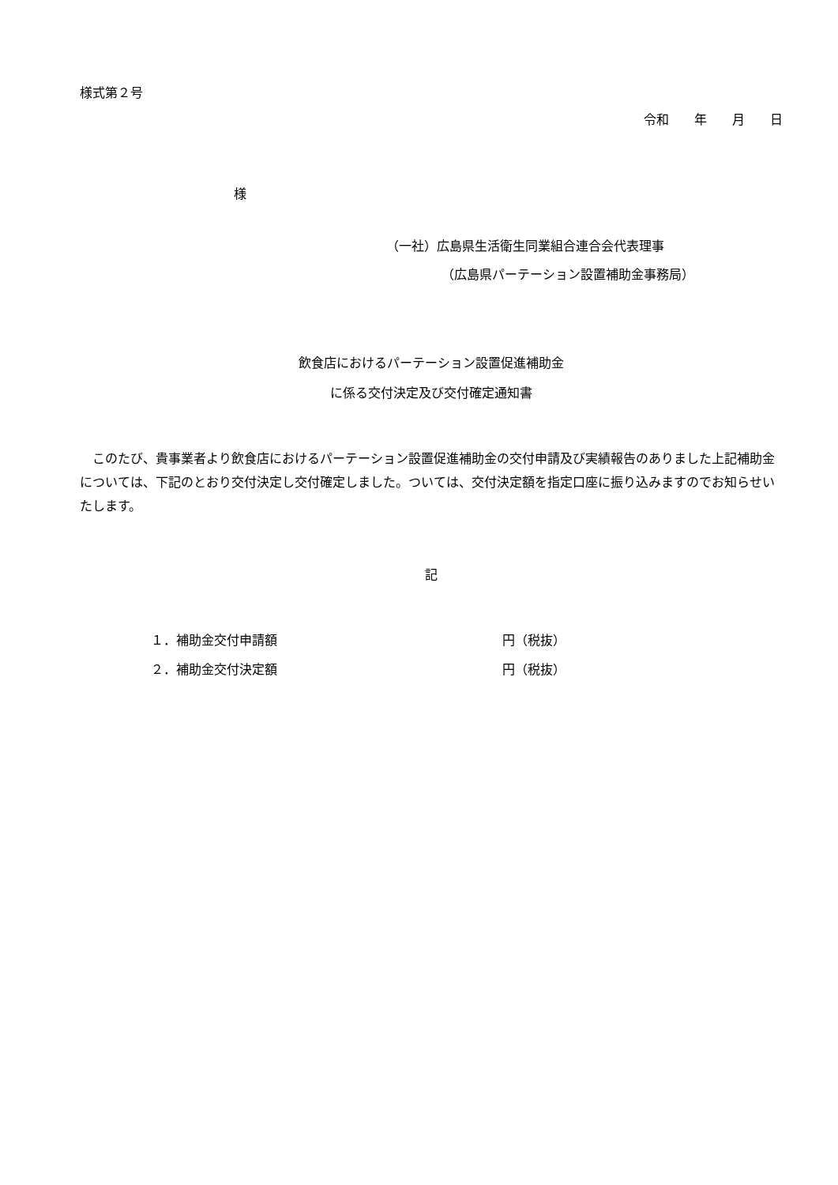様式第２号
令和　　年　　月　　日
様
（一社）広島県生活衛生同業組合連合会代表理事
（広島県パーテーション設置補助金事務局）
飲食店におけるパーテーション設置促進補助金
に係る交付決定及び交付確定通知書
　このたび、貴事業者より飲食店におけるパーテーション設置促進補助金の交付申請及び実績報告のありました上記補助金については、下記のとおり交付決定し交付確定しました。ついては、交付決定額を指定口座に振り込みますのでお知らせいたします。
記
１．補助金交付申請額 円（税抜）
２．補助金交付決定額 円（税抜）